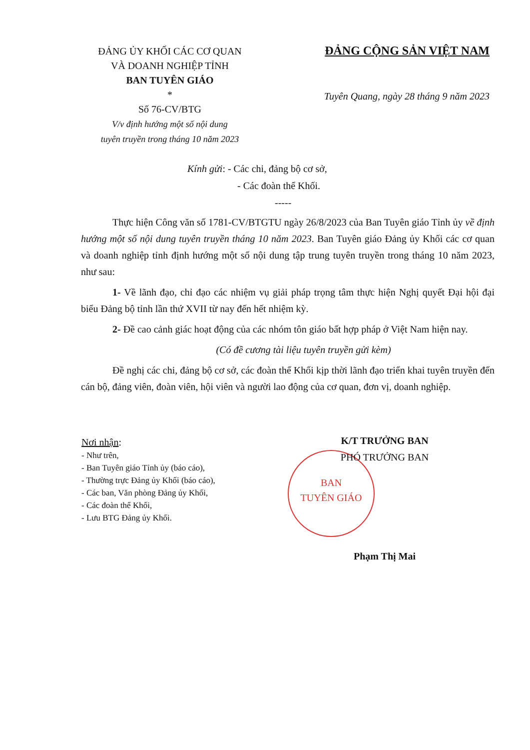ĐẢNG ỦY KHỐI CÁC CƠ QUAN
VÀ DOANH NGHIỆP TỈNH
BAN TUYÊN GIÁO
*
Số 76-CV/BTG
V/v định hướng một số nội dung
tuyên truyền trong tháng 10 năm 2023
ĐẢNG CỘNG SẢN VIỆT NAM
Tuyên Quang, ngày 28 tháng 9 năm 2023
Kính gửi: - Các chi, đảng bộ cơ sở,
- Các đoàn thể Khối.
-----
Thực hiện Công văn số 1781-CV/BTGTU ngày 26/8/2023 của Ban Tuyên giáo Tỉnh ủy về định hướng một số nội dung tuyên truyền tháng 10 năm 2023. Ban Tuyên giáo Đảng ủy Khối các cơ quan và doanh nghiệp tỉnh định hướng một số nội dung tập trung tuyên truyền trong tháng 10 năm 2023, như sau:
1- Về lãnh đạo, chỉ đạo các nhiệm vụ giải pháp trọng tâm thực hiện Nghị quyết Đại hội đại biểu Đảng bộ tỉnh lần thứ XVII từ nay đến hết nhiệm kỳ.
2- Đề cao cảnh giác hoạt động của các nhóm tôn giáo bất hợp pháp ở Việt Nam hiện nay.
(Có đề cương tài liệu tuyên truyền gửi kèm)
Đề nghị các chi, đảng bộ cơ sở, các đoàn thể Khối kịp thời lãnh đạo triển khai tuyên truyền đến cán bộ, đảng viên, đoàn viên, hội viên và người lao động của cơ quan, đơn vị, doanh nghiệp.
Nơi nhận:
- Như trên,
- Ban Tuyên giáo Tỉnh ủy (báo cáo),
- Thường trực Đảng ủy Khối (báo cáo),
- Các ban, Văn phòng Đảng ủy Khối,
- Các đoàn thể Khối,
- Lưu BTG Đảng ủy Khối.
BAN
TUYÊN GIÁO
K/T TRƯỞNG BAN
PHÓ TRƯỞNG BAN
Phạm Thị Mai